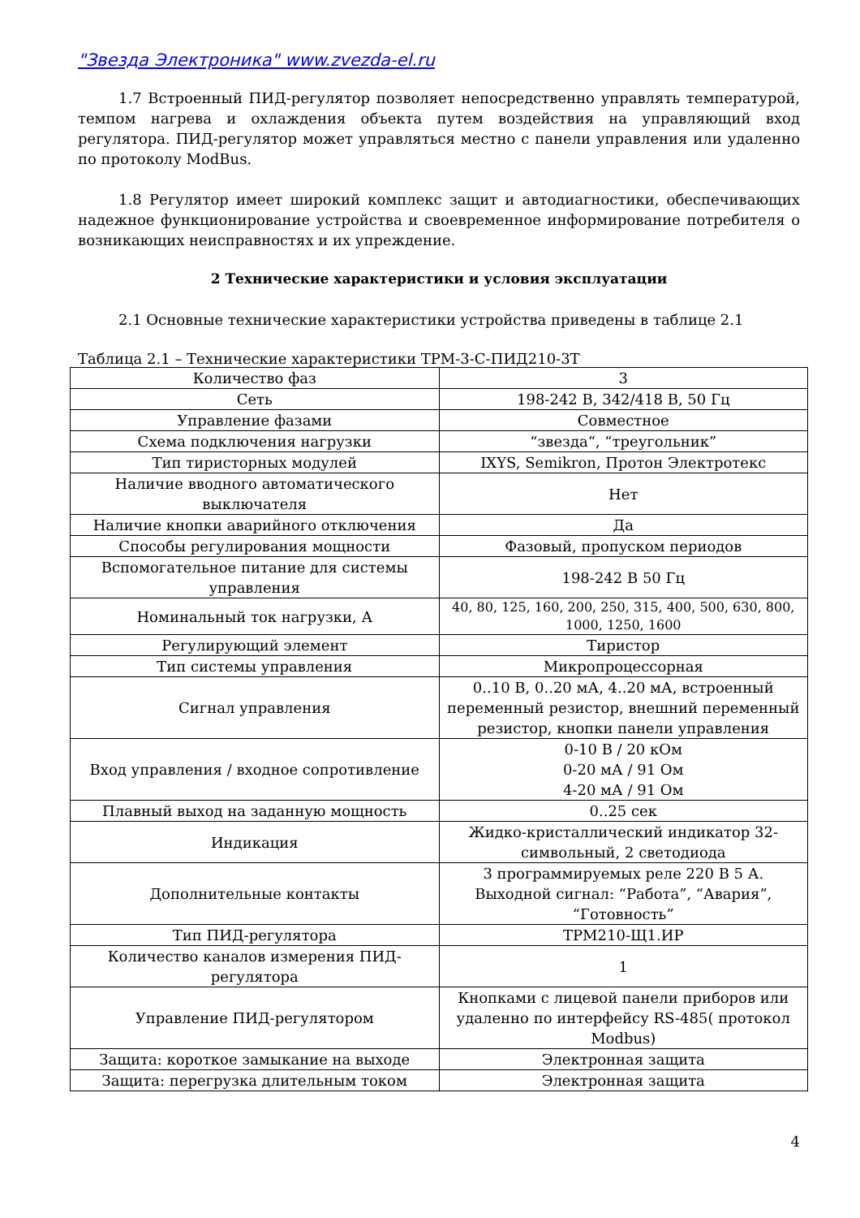"Звезда Электроника" www.zvezda-el.ru
1.7 Встроенный ПИД-регулятор позволяет непосредственно управлять температурой, темпом нагрева и охлаждения объекта путем воздействия на управляющий вход регулятора. ПИД-регулятор может управляться местно с панели управления или удаленно по протоколу ModBus.
1.8 Регулятор имеет широкий комплекс защит и автодиагностики, обеспечивающих надежное функционирование устройства и своевременное информирование потребителя о возникающих неисправностях и их упреждение.
2 Технические характеристики и условия эксплуатации
2.1 Основные технические характеристики устройства приведены в таблице 2.1
Таблица 2.1 – Технические характеристики ТРМ-3-С-ПИД210-3Т
| Количество фаз | 3 |
| Сеть | 198-242 В, 342/418 В, 50 Гц |
| Управление фазами | Совместное |
| Схема подключения нагрузки | “звезда“, “треугольник” |
| Тип тиристорных модулей | IXYS, Semikron, Протон Электротекс |
| Наличие вводного автоматического выключателя | Нет |
| Наличие кнопки аварийного отключения | Да |
| Способы регулирования мощности | Фазовый, пропуском периодов |
| Вспомогательное питание для системы управления | 198-242 В 50 Гц |
| Номинальный ток нагрузки, А | 40, 80, 125, 160, 200, 250, 315, 400, 500, 630, 800, 1000, 1250, 1600 |
| Регулирующий элемент | Тиристор |
| Тип системы управления | Микропроцессорная |
| Сигнал управления | 0..10 В, 0..20 мА, 4..20 мА, встроенный переменный резистор, внешний переменный резистор, кнопки панели управления |
| Вход управления / входное сопротивление | 0-10 В / 20 кОм 0-20 мА / 91 Ом 4-20 мА / 91 Ом |
| Плавный выход на заданную мощность | 0..25 сек |
| Индикация | Жидко-кристаллический индикатор 32-символьный, 2 светодиода |
| Дополнительные контакты | 3 программируемых реле 220 В 5 А. Выходной сигнал: “Работа”, “Авария”, “Готовность” |
| Тип ПИД-регулятора | ТРМ210-Щ1.ИР |
| Количество каналов измерения ПИД-регулятора | 1 |
| Управление ПИД-регулятором | Кнопками с лицевой панели приборов или удаленно по интерфейсу RS-485( протокол Modbus) |
| Защита: короткое замыкание на выходе | Электронная защита |
| Защита: перегрузка длительным током | Электронная защита |
4